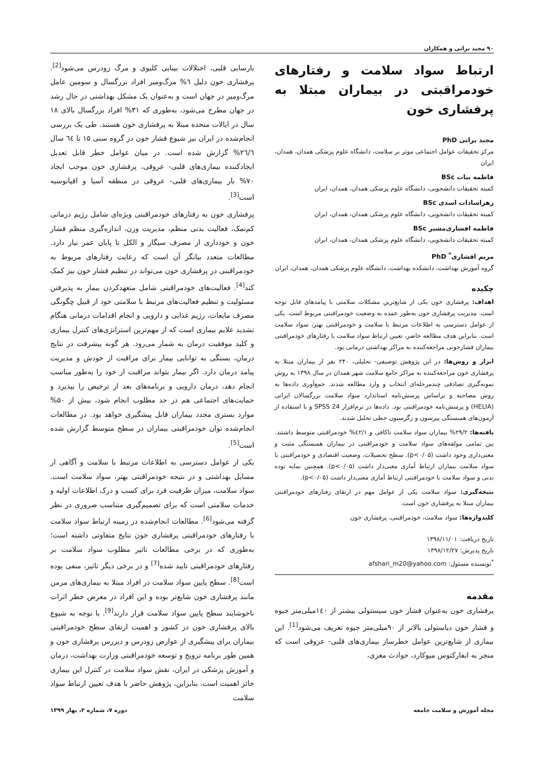۹۰ مجید براتی و همکاران
ارتباط سواد سلامت و رفتارهای خودمراقبتی در بیماران مبتلا به پرفشاری خون
مجید براتی PhD
مرکز تحقیقات عوامل اجتماعی موثر بر سلامت، دانشگاه علوم پزشکی همدان، همدان، ایران
فاطمه بیات BSc
کمیته تحقیقات دانشجویی، دانشگاه علوم پزشکی همدان، همدان، ایران
زهراسادات اسدی BSc
کمیته تحقیقات دانشجویی، دانشگاه علوم پزشکی همدان، همدان، ایران
فاطمه افشاری‌مشیر BSc
کمیته تحقیقات دانشجویی، دانشگاه علوم پزشکی همدان، همدان، ایران
مریم افشاری<sup>*</sup> PhD
گروه آموزش بهداشت، دانشکده بهداشت، دانشگاه علوم پزشکی همدان، همدان، ایران
چکیده
اهداف: پرفشاری خون یکی از شایع‌ترین مشکلات سلامتی با پیامدهای قابل توجه است. مدیریت پرفشاری خون به‌طور عمده به وضعیت خودمراقبتی مربوط است. یکی از عوامل دسترسی به اطلاعات مرتبط با سلامت و خودمراقبتی بهتر، سواد سلامت است. بنابراین هدف مطالعه حاضر، تعیین ارتباط سواد سلامت با رفتارهای خودمراقبتی بیماران فشارخونی مراجعه‌کننده به مراکز بهداشتی درمانی بود.
ابزار و روش‌ها: در این پژوهش توصیفی- تحلیلی، ۲۴۰ نفر از بیماران مبتلا به پرفشاری خون مراجعه‌کننده به مراکز جامع سلامت شهر همدان در سال ۱۳۹۸ به روش نمونه‌گیری تصادفی چندمرحله‌ای انتخاب و وارد مطالعه شدند. جمع‌آوری داده‌ها به روش مصاحبه و براساس پرسش‌نامه استاندارد سواد سلامت بزرگسالان ایرانی (HELIA) و پرسش‌نامه خودمراقبتی بود. داده‌ها در نرم‌افزار SPSS 24 و با استفاده از آزمون‌های همبستگی پیرسون و رگرسیون خطی تحلیل شدند.
یافته‌ها: ۲۹/۲% بیماران سواد سلامت ناکافی و ٤٢/١% خودمراقبتی متوسط داشتند. بین تمامی مولفه‌های سواد سلامت و خودمراقبتی در بیماران همبستگی مثبت و معنی‌داری وجود داشت (p<۰/۰۵). سطح تحصیلات، وضعیت اقتصادی و خودمراقبتی با سواد سلامت بیماران ارتباط آماری معنی‌دار داشت (p<۰/۰۵). همچنین نمایه توده بدنی و سواد سلامت با خودمراقبتی ارتباط آماری معنی‌دار داشت (p<۰/۰۵).
نتیجه‌گیری: سواد سلامت یکی از عوامل مهم در ارتقای رفتارهای خودمراقبتی بیماران مبتلا به پرفشاری خون است.
کلیدواژه‌ها: سواد سلامت، خودمراقبتی، پرفشاری خون
تاریخ دریافت: ۱۳۹۸/۱۱/۰۱
تاریخ پذیرش: ۱۳۹۸/۱۲/۲۷
<sup>*</sup> نویسنده مسئول: afshari_m20@yahoo.com
مقدمه
پرفشاری خون به‌عنوان فشار خون سیستولی بیشتر از ۱٤۰میلی‌متر جیوه و فشار خون دیاستولی بالاتر از ۹۰میلی‌متر جیوه تعریف می‌شود<sup>[1]</sup>. این بیماری از شایع‌ترین عوامل خطرساز بیماری‌های قلبی- عروقی است که منجر به انفارکتوس میوکارد، حوادث مغزی،
نارسایی قلبی، اختلالات بینایی کلیوی و مرگ زودرس می‌شود<sup>[2]</sup>. پرفشاری خون دلیل ٦% مرگ‌ومیر افراد بزرگسال و سومین عامل مرگ‌ومیر در جهان است و به‌عنوان یک مشکل بهداشتی در حال رشد در جهان مطرح می‌شود، به‌طوری که ۳۱% افراد بزرگسال بالای ۱۸ سال در ایالات متحده مبتلا به پرفشاری خون هستند. طی یک بررسی انجام‌شده در ایران نیز شیوع فشار خون در گروه سنی ۱۵ تا ٦٤ سال ٢٦/٦% گزارش شده است. در میان عوامل خطر قابل تعدیل ایجادکننده بیماری‌های قلبی- عروقی، پرفشاری خون موجب ایجاد ۷۰% بار بیماری‌های قلبی- عروقی در منطقه آسیا و اقیانوسیه است<sup>[3]</sup>.
پرفشاری خون به رفتارهای خودمراقبتی ویژه‌ای شامل رژیم درمانی کم‌نمک، فعالیت بدنی منظم، مدیریت وزن، اندازه‌گیری منظم فشار خون و خودداری از مصرف سیگار و الکل تا پایان عمر نیاز دارد. مطالعات متعدد بیانگر آن است که رعایت رفتارهای مربوط به خودمراقبتی در پرفشاری خون می‌تواند در تنظیم فشار خون نیز کمک کند<sup>[4]</sup>. فعالیت‌های خودمراقبتی شامل متعهدکردن بیمار به پذیرفتن مسئولیت و تنظیم فعالیت‌های مرتبط با سلامتی خود از قبیل چگونگی مصرف مایعات، رژیم غذایی و دارویی و انجام اقدامات درمانی هنگام تشدید علایم بیماری است که از مهم‌ترین استراتژی‌های کنترل بیماری و کلید موفقیت درمان به شمار می‌رود. هر گونه پیشرفت در نتایج درمان، بستگی به توانایی بیمار برای مراقبت از خودش و مدیریت پیامد درمان دارد. اگر بیمار بتواند مراقبت از خود را به‌طور مناسب انجام دهد، درمان دارویی و برنامه‌های بعد از ترخیص را بپذیرد و حمایت‌های اجتماعی هم در حد مطلوب انجام شود، بیش از ۵۰% موارد بستری مجدد بیماران قابل پیشگیری خواهد بود. در مطالعات انجام‌شده توان خودمراقبتی بیماران در سطح متوسط گزارش شده است<sup>[5]</sup>.
یکی از عوامل دسترسی به اطلاعات مرتبط با سلامت و آگاهی از مسایل بهداشتی و در نتیجه خودمراقبتی بهتر، سواد سلامت است. سواد سلامت، میزان ظرفیت فرد برای کسب و درک اطلاعات اولیه و خدمات سلامتی است که برای تصمیم‌گیری متناسب ضروری در نظر گرفته می‌شود<sup>[6]</sup>. مطالعات انجام‌شده در زمینه ارتباط سواد سلامت با رفتارهای خودمراقبتی پرفشاری خون نتایج متفاوتی داشته است؛ به‌طوری که در برخی مطالعات تاثیر مطلوب سواد سلامت بر رفتارهای خودمراقبتی تایید شده<sup>[7]</sup> و در برخی دیگر تاثیر، منفی بوده است<sup>[8]</sup>. سطح پایین سواد سلامت در افراد مبتلا به بیماری‌های مزمن مانند پرفشاری خون شایع‌تر بوده و این افراد در معرض خطر اثرات ناخوشایند سطح پایین سواد سلامت قرار دارند<sup>[9]</sup>. با توجه به شیوع بالای پرفشاری خون در کشور و اهمیت ارتقای سطح خودمراقبتی بیماران برای پیشگیری از عوارض زودرس و دیررس پرفشاری خون و همین طور برنامه ترویج و توسعه خودمراقبتی وزارت بهداشت، درمان و آموزش پزشکی در ایران، نقش سواد سلامت در کنترل این بیماری حائز اهمیت است. بنابراین، پژوهش حاضر با هدف تعیین ارتباط سواد سلامت
مجله آموزش و سلامت جامعه دوره ۷، شماره ۲، بهار ۱۳۹۹